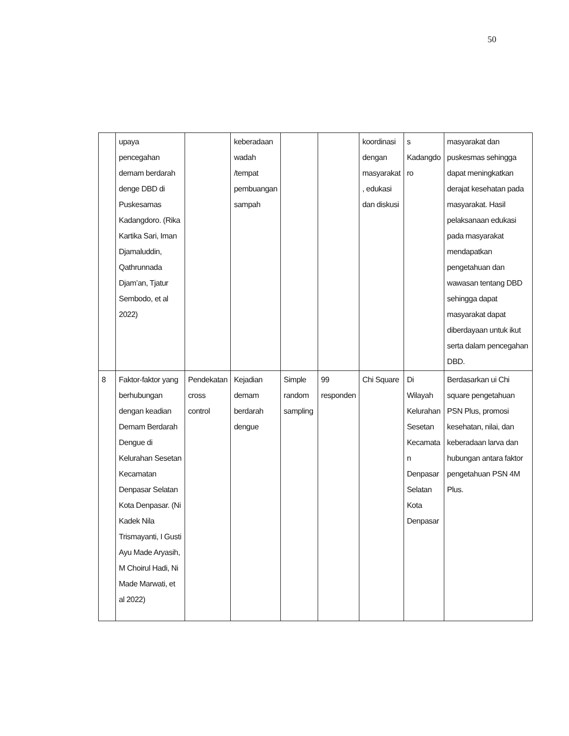50
| | upaya pencegahan demam berdarah denge DBD di Puskesamas Kadangdoro. (Rika Kartika Sari, Iman Djamaluddin, Qathrunnada Djam’an, Tjatur Sembodo, et al 2022) | | keberadaan wadah /tempat pembuangan sampah | | | koordinasi dengan masyarakat , edukasi dan diskusi | s Kadangdo ro | masyarakat dan puskesmas sehingga dapat meningkatkan derajat kesehatan pada masyarakat. Hasil pelaksanaan edukasi pada masyarakat mendapatkan pengetahuan dan wawasan tentang DBD sehingga dapat masyarakat dapat diberdayaan untuk ikut serta dalam pencegahan DBD. |
| 8 | Faktor-faktor yang berhubungan dengan keadian Demam Berdarah Dengue di Kelurahan Sesetan Kecamatan Denpasar Selatan Kota Denpasar. (Ni Kadek Nila Trismayanti, I Gusti Ayu Made Aryasih, M Choirul Hadi, Ni Made Marwati, et al 2022) | Pendekatan cross control | Kejadian demam berdarah dengue | Simple random sampling | 99 responden | Chi Square | Di Wilayah Kelurahan Sesetan Kecamata n Denpasar Selatan Kota Denpasar | Berdasarkan ui Chi square pengetahuan PSN Plus, promosi kesehatan, nilai, dan keberadaan larva dan hubungan antara faktor pengetahuan PSN 4M Plus. |